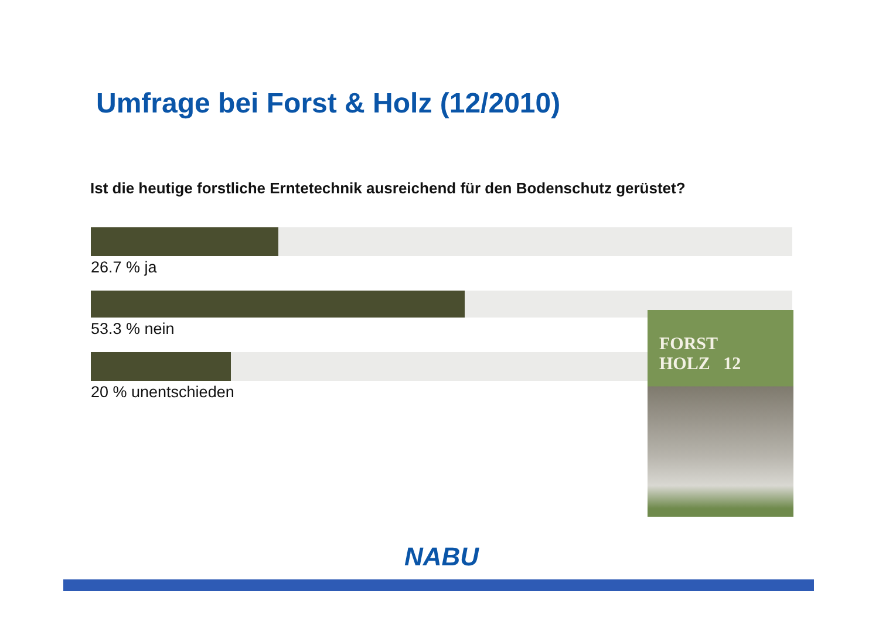Umfrage bei Forst & Holz (12/2010)
Ist die heutige forstliche Erntetechnik ausreichend für den Bodenschutz gerüstet?
26.7 % ja
53.3 % nein
20 % unentschieden
FORST
HOLZ 12
NABU